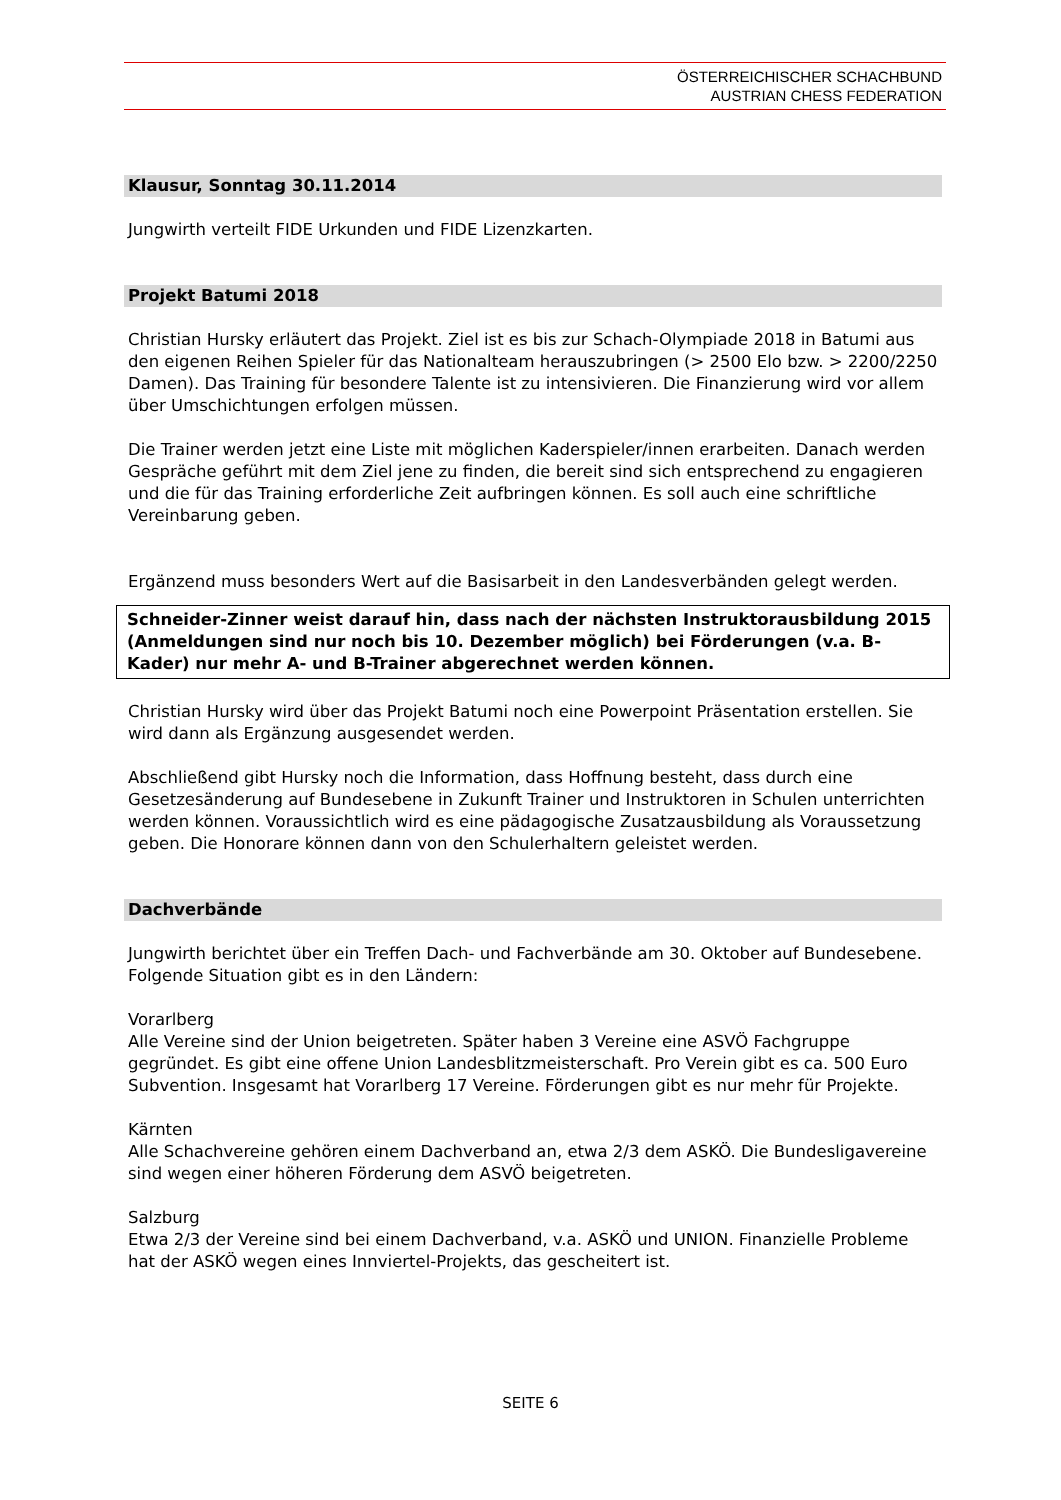ÖSTERREICHISCHER SCHACHBUND
AUSTRIAN CHESS FEDERATION
Klausur, Sonntag 30.11.2014
Jungwirth verteilt FIDE Urkunden und FIDE Lizenzkarten.
Projekt Batumi 2018
Christian Hursky erläutert das Projekt. Ziel ist es bis zur Schach-Olympiade 2018 in Batumi aus den eigenen Reihen Spieler für das Nationalteam herauszubringen (> 2500 Elo bzw. > 2200/2250 Damen). Das Training für besondere Talente ist zu intensivieren. Die Finanzierung wird vor allem über Umschichtungen erfolgen müssen.
Die Trainer werden jetzt eine Liste mit möglichen Kaderspieler/innen erarbeiten. Danach werden Gespräche geführt mit dem Ziel jene zu finden, die bereit sind sich entsprechend zu engagieren und die für das Training erforderliche Zeit aufbringen können. Es soll auch eine schriftliche Vereinbarung geben.
Ergänzend muss besonders Wert auf die Basisarbeit in den Landesverbänden gelegt werden.
Schneider-Zinner weist darauf hin, dass nach der nächsten Instruktorausbildung 2015 (Anmeldungen sind nur noch bis 10. Dezember möglich) bei Förderungen (v.a. B-Kader) nur mehr A- und B-Trainer abgerechnet werden können.
Christian Hursky wird über das Projekt Batumi noch eine Powerpoint Präsentation erstellen. Sie wird dann als Ergänzung ausgesendet werden.
Abschließend gibt Hursky noch die Information, dass Hoffnung besteht, dass durch eine Gesetzesänderung auf Bundesebene in Zukunft Trainer und Instruktoren in Schulen unterrichten werden können. Voraussichtlich wird es eine pädagogische Zusatzausbildung als Voraussetzung geben. Die Honorare können dann von den Schulerhaltern geleistet werden.
Dachverbände
Jungwirth berichtet über ein Treffen Dach- und Fachverbände am 30. Oktober auf Bundesebene. Folgende Situation gibt es in den Ländern:
Vorarlberg
Alle Vereine sind der Union beigetreten. Später haben 3 Vereine eine ASVÖ Fachgruppe gegründet. Es gibt eine offene Union Landesblitzmeisterschaft. Pro Verein gibt es ca. 500 Euro Subvention. Insgesamt hat Vorarlberg 17 Vereine. Förderungen gibt es nur mehr für Projekte.
Kärnten
Alle Schachvereine gehören einem Dachverband an, etwa 2/3 dem ASKÖ. Die Bundesligavereine sind wegen einer höheren Förderung dem ASVÖ beigetreten.
Salzburg
Etwa 2/3 der Vereine sind bei einem Dachverband, v.a. ASKÖ und UNION. Finanzielle Probleme hat der ASKÖ wegen eines Innviertel-Projekts, das gescheitert ist.
SEITE 6